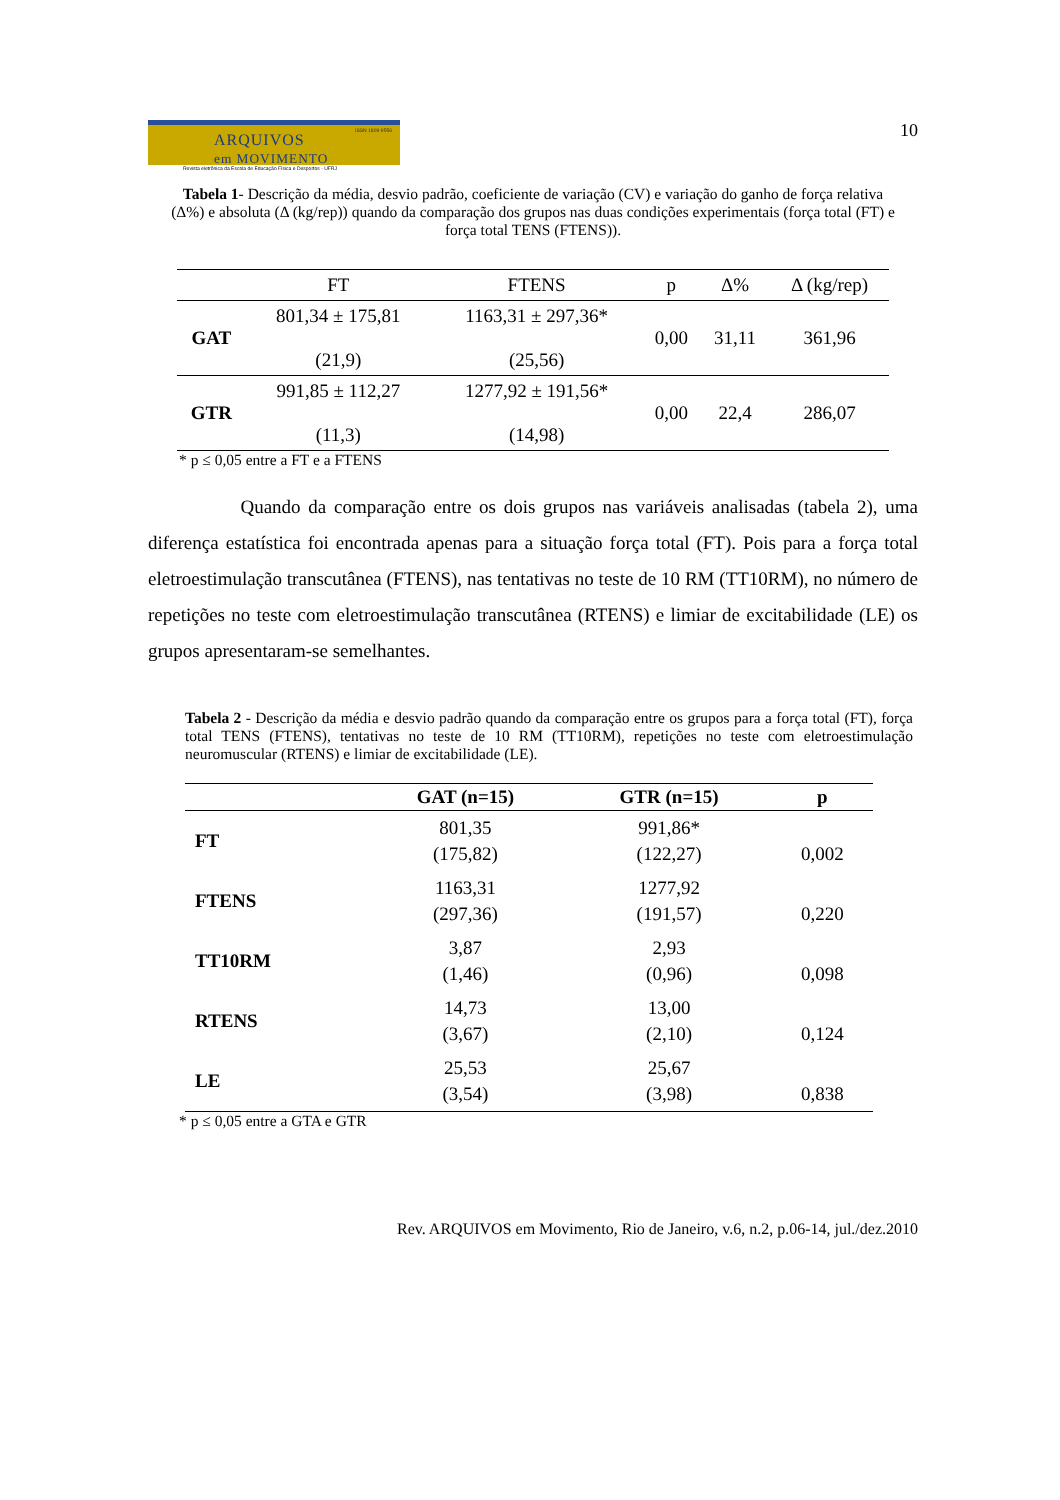ARQUIVOS
em MOVIMENTO
ISSN 1809-9556
Revista eletrônica da Escola de Educação Física e Desportos - UFRJ
10
Tabela 1- Descrição da média, desvio padrão, coeficiente de variação (CV) e variação do ganho de força relativa (Δ%) e absoluta (Δ (kg/rep)) quando da comparação dos grupos nas duas condições experimentais (força total (FT) e força total TENS (FTENS)).
| | FT | FTENS | p | Δ% | Δ (kg/rep) |
| --- | --- | --- | --- | --- | --- |
| GAT | 801,34 ± 175,81 (21,9) | 1163,31 ± 297,36* (25,56) | 0,00 | 31,11 | 361,96 |
| GTR | 991,85 ± 112,27 (11,3) | 1277,92 ± 191,56* (14,98) | 0,00 | 22,4 | 286,07 |
* p ≤ 0,05 entre a FT e a FTENS
Quando da comparação entre os dois grupos nas variáveis analisadas (tabela 2), uma diferença estatística foi encontrada apenas para a situação força total (FT). Pois para a força total eletroestimulação transcutânea (FTENS), nas tentativas no teste de 10 RM (TT10RM), no número de repetições no teste com eletroestimulação transcutânea (RTENS) e limiar de excitabilidade (LE) os grupos apresentaram-se semelhantes.
Tabela 2 - Descrição da média e desvio padrão quando da comparação entre os grupos para a força total (FT), força total TENS (FTENS), tentativas no teste de 10 RM (TT10RM), repetições no teste com eletroestimulação neuromuscular (RTENS) e limiar de excitabilidade (LE).
| | GAT (n=15) | GTR (n=15) | p |
| --- | --- | --- | --- |
| FT | 801,35 (175,82) | 991,86* (122,27) | 0,002 |
| FTENS | 1163,31 (297,36) | 1277,92 (191,57) | 0,220 |
| TT10RM | 3,87 (1,46) | 2,93 (0,96) | 0,098 |
| RTENS | 14,73 (3,67) | 13,00 (2,10) | 0,124 |
| LE | 25,53 (3,54) | 25,67 (3,98) | 0,838 |
* p ≤ 0,05 entre a GTA e GTR
Rev. ARQUIVOS em Movimento, Rio de Janeiro, v.6, n.2, p.06-14, jul./dez.2010